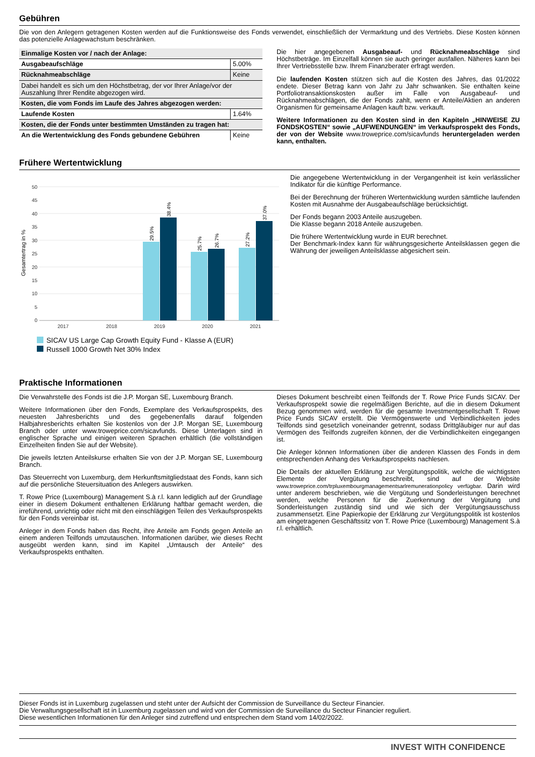Gebühren
Die von den Anlegern getragenen Kosten werden auf die Funktionsweise des Fonds verwendet, einschließlich der Vermarktung und des Vertriebs. Diese Kosten können das potenzielle Anlagewachstum beschränken.
| Einmalige Kosten vor / nach der Anlage: | |
| Ausgabeaufschläge | 5.00% |
| Rücknahmeabschläge | Keine |
| Dabei handelt es sich um den Höchstbetrag, der vor Ihrer Anlage/vor der Auszahlung Ihrer Rendite abgezogen wird. | |
| Kosten, die vom Fonds im Laufe des Jahres abgezogen werden: | |
| Laufende Kosten | 1.64% |
| Kosten, die der Fonds unter bestimmten Umständen zu tragen hat: | |
| An die Wertentwicklung des Fonds gebundene Gebühren | Keine |
Die hier angegebenen Ausgabeauf- und Rücknahmeabschläge sind Höchstbeträge. Im Einzelfall können sie auch geringer ausfallen. Näheres kann bei Ihrer Vertriebsstelle bzw. Ihrem Finanzberater erfragt werden.
Die laufenden Kosten stützen sich auf die Kosten des Jahres, das 01/2022 endete. Dieser Betrag kann von Jahr zu Jahr schwanken. Sie enthalten keine Portfoliotransaktionskosten außer im Falle von Ausgabeauf- und Rücknahmeabschlägen, die der Fonds zahlt, wenn er Anteile/Aktien an anderen Organismen für gemeinsame Anlagen kauft bzw. verkauft.
Weitere Informationen zu den Kosten sind in den Kapiteln „HINWEISE ZU FONDSKOSTEN“ sowie „AUFWENDUNGEN“ im Verkaufsprospekt des Fonds, der von der Website www.troweprice.com/sicavfunds heruntergeladen werden kann, enthalten.
Frühere Wertentwicklung
Gesamtertrag in %
50
45
40
35
30
25
20
15
10
5
0
29.5%
38.4%
25.7%
26.7%
27.2%
37.0%
2017
2018
2019
2020
2021
SICAV US Large Cap Growth Equity Fund - Klasse A (EUR)
Russell 1000 Growth Net 30% Index
Die angegebene Wertentwicklung in der Vergangenheit ist kein verlässlicher Indikator für die künftige Performance.
Bei der Berechnung der früheren Wertentwicklung wurden sämtliche laufenden Kosten mit Ausnahme der Ausgabeaufschläge berücksichtigt.
Der Fonds begann 2003 Anteile auszugeben.
Die Klasse begann 2018 Anteile auszugeben.
Die frühere Wertentwicklung wurde in EUR berechnet.
Der Benchmark-Index kann für währungsgesicherte Anteilsklassen gegen die Währung der jeweiligen Anteilsklasse abgesichert sein.
Praktische Informationen
Die Verwahrstelle des Fonds ist die J.P. Morgan SE, Luxembourg Branch.
Weitere Informationen über den Fonds, Exemplare des Verkaufsprospekts, des neuesten Jahresberichts und des gegebenenfalls darauf folgenden Halbjahresberichts erhalten Sie kostenlos von der J.P. Morgan SE, Luxembourg Branch oder unter www.troweprice.com/sicavfunds. Diese Unterlagen sind in englischer Sprache und einigen weiteren Sprachen erhältlich (die vollständigen Einzelheiten finden Sie auf der Website).
Die jeweils letzten Anteilskurse erhalten Sie von der J.P. Morgan SE, Luxembourg Branch.
Das Steuerrecht von Luxemburg, dem Herkunftsmitgliedstaat des Fonds, kann sich auf die persönliche Steuersituation des Anlegers auswirken.
T. Rowe Price (Luxembourg) Management S.à r.l. kann lediglich auf der Grundlage einer in diesem Dokument enthaltenen Erklärung haftbar gemacht werden, die irreführend, unrichtig oder nicht mit den einschlägigen Teilen des Verkaufsprospekts für den Fonds vereinbar ist.
Anleger in dem Fonds haben das Recht, ihre Anteile am Fonds gegen Anteile an einem anderen Teilfonds umzutauschen. Informationen darüber, wie dieses Recht ausgeübt werden kann, sind im Kapitel „Umtausch der Anteile“ des Verkaufsprospekts enthalten.
Dieses Dokument beschreibt einen Teilfonds der T. Rowe Price Funds SICAV. Der Verkaufsprospekt sowie die regelmäßigen Berichte, auf die in diesem Dokument Bezug genommen wird, werden für die gesamte Investmentgesellschaft T. Rowe Price Funds SICAV erstellt. Die Vermögenswerte und Verbindlichkeiten jedes Teilfonds sind gesetzlich voneinander getrennt, sodass Drittgläubiger nur auf das Vermögen des Teilfonds zugreifen können, der die Verbindlichkeiten eingegangen ist.
Die Anleger können Informationen über die anderen Klassen des Fonds in dem entsprechenden Anhang des Verkaufsprospekts nachlesen.
Die Details der aktuellen Erklärung zur Vergütungspolitik, welche die wichtigsten Elemente der Vergütung beschreibt, sind auf der Website www.troweprice.com/trpluxembourgmanagementsarlremunerationpolicy verfügbar. Darin wird unter anderem beschrieben, wie die Vergütung und Sonderleistungen berechnet werden, welche Personen für die Zuerkennung der Vergütung und Sonderleistungen zuständig sind und wie sich der Vergütungsausschuss zusammensetzt. Eine Papierkopie der Erklärung zur Vergütungspolitik ist kostenlos am eingetragenen Geschäftssitz von T. Rowe Price (Luxembourg) Management S.à r.l. erhältlich.
Dieser Fonds ist in Luxemburg zugelassen und steht unter der Aufsicht der Commission de Surveillance du Secteur Financier.
Die Verwaltungsgesellschaft ist in Luxemburg zugelassen und wird von der Commission de Surveillance du Secteur Financier reguliert.
Diese wesentlichen Informationen für den Anleger sind zutreffend und entsprechen dem Stand vom 14/02/2022.
INVEST WITH CONFIDENCE